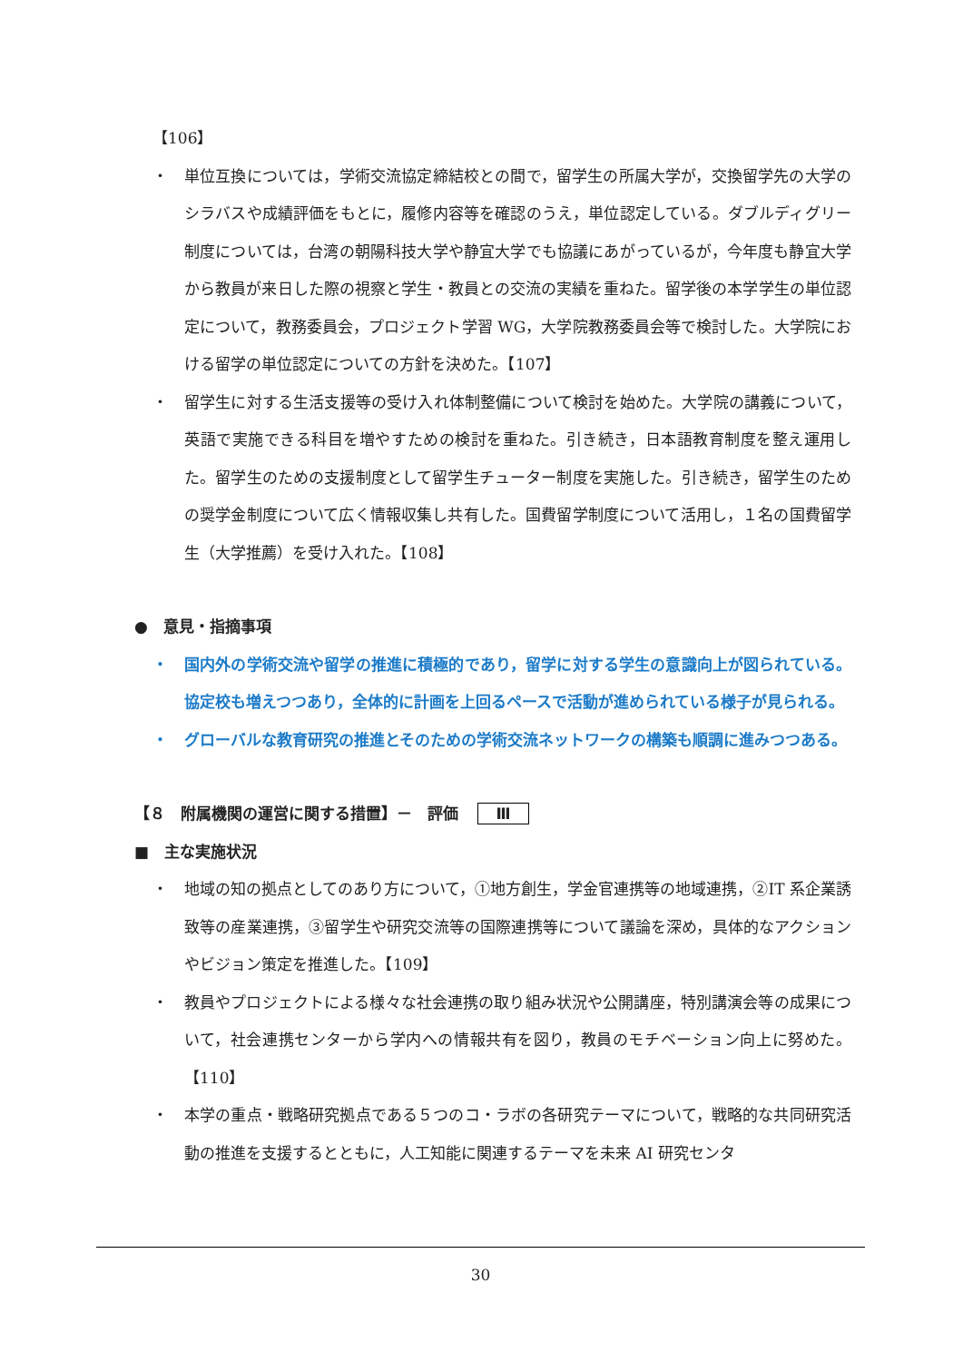【106】
・ 単位互換については，学術交流協定締結校との間で，留学生の所属大学が，交換留学先の大学のシラバスや成績評価をもとに，履修内容等を確認のうえ，単位認定している。ダブルディグリー制度については，台湾の朝陽科技大学や静宜大学でも協議にあがっているが，今年度も静宜大学から教員が来日した際の視察と学生・教員との交流の実績を重ねた。留学後の本学学生の単位認定について，教務委員会，プロジェクト学習 WG，大学院教務委員会等で検討した。大学院における留学の単位認定についての方針を決めた。【107】
・ 留学生に対する生活支援等の受け入れ体制整備について検討を始めた。大学院の講義について，英語で実施できる科目を増やすための検討を重ねた。引き続き，日本語教育制度を整え運用した。留学生のための支援制度として留学生チューター制度を実施した。引き続き，留学生のための奨学金制度について広く情報収集し共有した。国費留学制度について活用し，１名の国費留学生（大学推薦）を受け入れた。【108】
●　意見・指摘事項
・ 国内外の学術交流や留学の推進に積極的であり，留学に対する学生の意識向上が図られている。協定校も増えつつあり，全体的に計画を上回るペースで活動が進められている様子が見られる。
・ グローバルな教育研究の推進とそのための学術交流ネットワークの構築も順調に進みつつある。
【８　附属機関の運営に関する措置】－　評価 Ⅲ
■　主な実施状況
・ 地域の知の拠点としてのあり方について，①地方創生，学金官連携等の地域連携，②IT 系企業誘致等の産業連携，③留学生や研究交流等の国際連携等について議論を深め，具体的なアクションやビジョン策定を推進した。【109】
・ 教員やプロジェクトによる様々な社会連携の取り組み状況や公開講座，特別講演会等の成果について，社会連携センターから学内への情報共有を図り，教員のモチベーション向上に努めた。【110】
・ 本学の重点・戦略研究拠点である５つのコ・ラボの各研究テーマについて，戦略的な共同研究活動の推進を支援するとともに，人工知能に関連するテーマを未来 AI 研究センタ
30